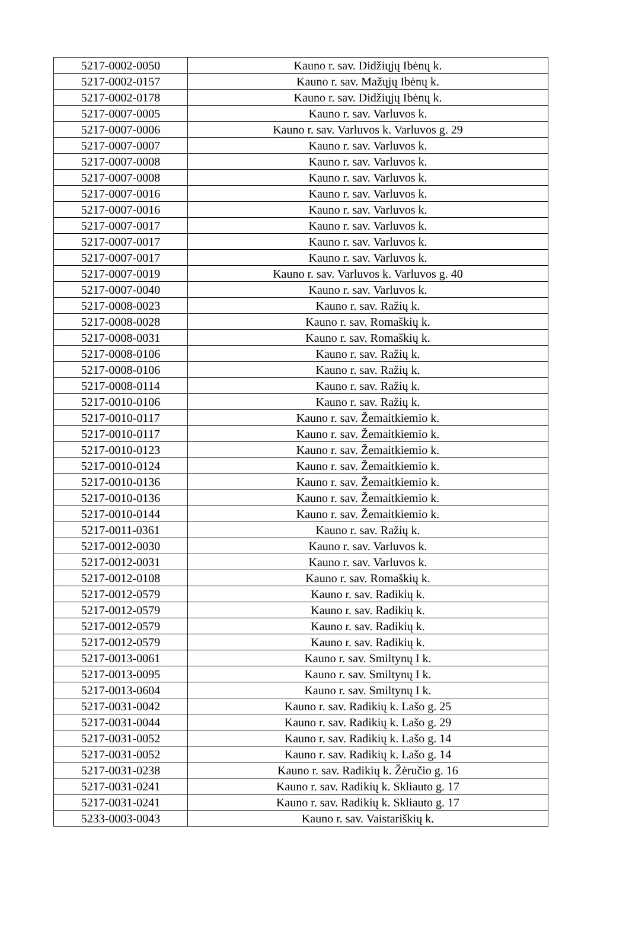| 5217-0002-0050 | Kauno r. sav. Didžiųjų Ibėnų k. |
| 5217-0002-0157 | Kauno r. sav. Mažųjų Ibėnų k. |
| 5217-0002-0178 | Kauno r. sav. Didžiųjų Ibėnų k. |
| 5217-0007-0005 | Kauno r. sav. Varluvos k. |
| 5217-0007-0006 | Kauno r. sav. Varluvos k. Varluvos g. 29 |
| 5217-0007-0007 | Kauno r. sav. Varluvos k. |
| 5217-0007-0008 | Kauno r. sav. Varluvos k. |
| 5217-0007-0008 | Kauno r. sav. Varluvos k. |
| 5217-0007-0016 | Kauno r. sav. Varluvos k. |
| 5217-0007-0016 | Kauno r. sav. Varluvos k. |
| 5217-0007-0017 | Kauno r. sav. Varluvos k. |
| 5217-0007-0017 | Kauno r. sav. Varluvos k. |
| 5217-0007-0017 | Kauno r. sav. Varluvos k. |
| 5217-0007-0019 | Kauno r. sav. Varluvos k. Varluvos g. 40 |
| 5217-0007-0040 | Kauno r. sav. Varluvos k. |
| 5217-0008-0023 | Kauno r. sav. Ražių k. |
| 5217-0008-0028 | Kauno r. sav. Romaškių k. |
| 5217-0008-0031 | Kauno r. sav. Romaškių k. |
| 5217-0008-0106 | Kauno r. sav. Ražių k. |
| 5217-0008-0106 | Kauno r. sav. Ražių k. |
| 5217-0008-0114 | Kauno r. sav. Ražių k. |
| 5217-0010-0106 | Kauno r. sav. Ražių k. |
| 5217-0010-0117 | Kauno r. sav. Žemaitkiemio k. |
| 5217-0010-0117 | Kauno r. sav. Žemaitkiemio k. |
| 5217-0010-0123 | Kauno r. sav. Žemaitkiemio k. |
| 5217-0010-0124 | Kauno r. sav. Žemaitkiemio k. |
| 5217-0010-0136 | Kauno r. sav. Žemaitkiemio k. |
| 5217-0010-0136 | Kauno r. sav. Žemaitkiemio k. |
| 5217-0010-0144 | Kauno r. sav. Žemaitkiemio k. |
| 5217-0011-0361 | Kauno r. sav. Ražių k. |
| 5217-0012-0030 | Kauno r. sav. Varluvos k. |
| 5217-0012-0031 | Kauno r. sav. Varluvos k. |
| 5217-0012-0108 | Kauno r. sav. Romaškių k. |
| 5217-0012-0579 | Kauno r. sav. Radikių k. |
| 5217-0012-0579 | Kauno r. sav. Radikių k. |
| 5217-0012-0579 | Kauno r. sav. Radikių k. |
| 5217-0012-0579 | Kauno r. sav. Radikių k. |
| 5217-0013-0061 | Kauno r. sav. Smiltynų I k. |
| 5217-0013-0095 | Kauno r. sav. Smiltynų I k. |
| 5217-0013-0604 | Kauno r. sav. Smiltynų I k. |
| 5217-0031-0042 | Kauno r. sav. Radikių k. Lašo g. 25 |
| 5217-0031-0044 | Kauno r. sav. Radikių k. Lašo g. 29 |
| 5217-0031-0052 | Kauno r. sav. Radikių k. Lašo g. 14 |
| 5217-0031-0052 | Kauno r. sav. Radikių k. Lašo g. 14 |
| 5217-0031-0238 | Kauno r. sav. Radikių k. Žėručio g. 16 |
| 5217-0031-0241 | Kauno r. sav. Radikių k. Skliauto g. 17 |
| 5217-0031-0241 | Kauno r. sav. Radikių k. Skliauto g. 17 |
| 5233-0003-0043 | Kauno r. sav. Vaistariškių k. |